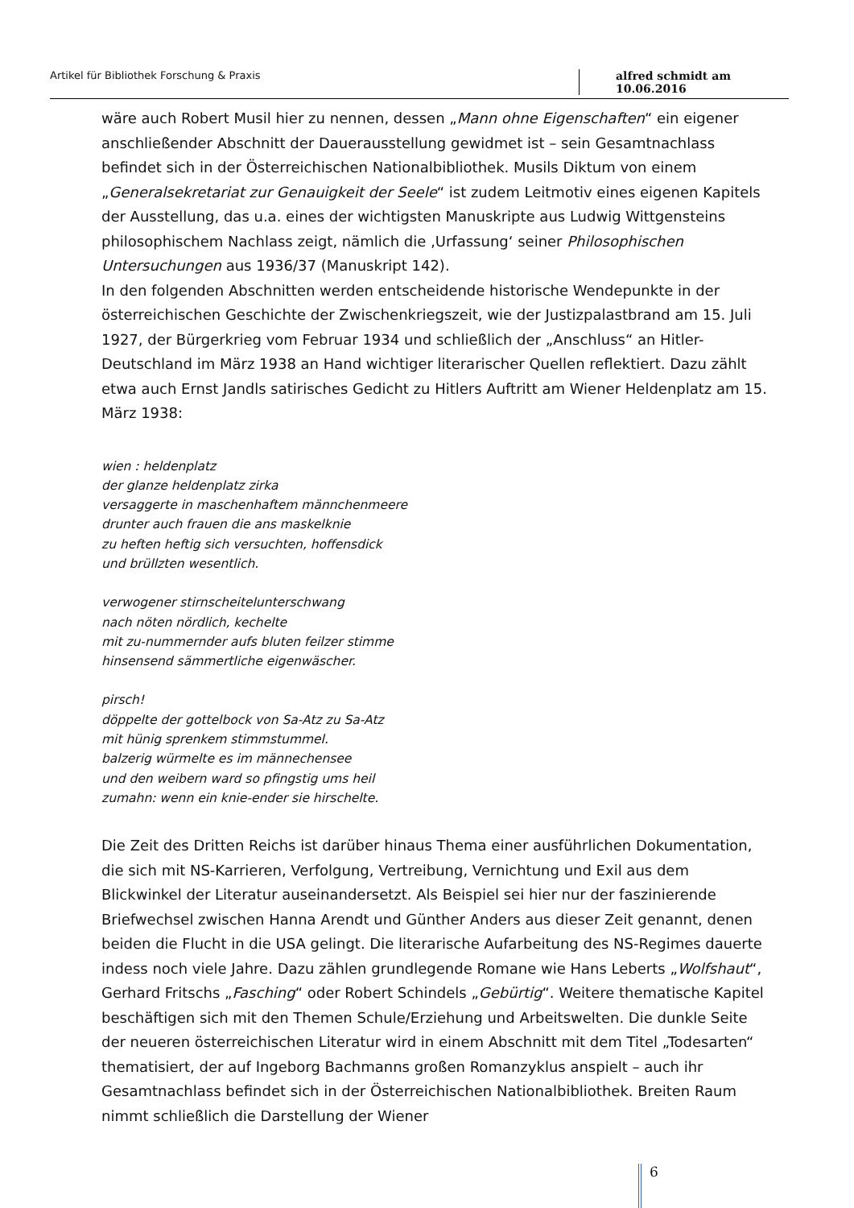Artikel für Bibliothek Forschung & Praxis alfred schmidt am 10.06.2016
wäre auch Robert Musil hier zu nennen, dessen „Mann ohne Eigenschaften“ ein eigener anschließender Abschnitt der Dauerausstellung gewidmet ist – sein Gesamtnachlass befindet sich in der Österreichischen Nationalbibliothek. Musils Diktum von einem „Generalsekretariat zur Genauigkeit der Seele“ ist zudem Leitmotiv eines eigenen Kapitels der Ausstellung, das u.a. eines der wichtigsten Manuskripte aus Ludwig Wittgensteins philosophischem Nachlass zeigt, nämlich die ‚Urfassung‘ seiner Philosophischen Untersuchungen aus 1936/37 (Manuskript 142).
In den folgenden Abschnitten werden entscheidende historische Wendepunkte in der österreichischen Geschichte der Zwischenkriegszeit, wie der Justizpalastbrand am 15. Juli 1927, der Bürgerkrieg vom Februar 1934 und schließlich der „Anschluss“ an Hitler-Deutschland im März 1938 an Hand wichtiger literarischer Quellen reflektiert. Dazu zählt etwa auch Ernst Jandls satirisches Gedicht zu Hitlers Auftritt am Wiener Heldenplatz am 15. März 1938:
wien : heldenplatz
der glanze heldenplatz zirka
versaggerte in maschenhaftem männchenmeere
drunter auch frauen die ans maskelknie
zu heften heftig sich versuchten, hoffensdick
und brüllzten wesentlich.
verwogener stirnscheitelunterschwang
nach nöten nördlich, kechelte
mit zu-nummernder aufs bluten feilzer stimme
hinsensend sämmertliche eigenwäscher.
pirsch!
döppelte der gottelbock von Sa-Atz zu Sa-Atz
mit hünig sprenkem stimmstummel.
balzerig würmelte es im männechensee
und den weibern ward so pfingstig ums heil
zumahn: wenn ein knie-ender sie hirschelte.
Die Zeit des Dritten Reichs ist darüber hinaus Thema einer ausführlichen Dokumentation, die sich mit NS-Karrieren, Verfolgung, Vertreibung, Vernichtung und Exil aus dem Blickwinkel der Literatur auseinandersetzt. Als Beispiel sei hier nur der faszinierende Briefwechsel zwischen Hanna Arendt und Günther Anders aus dieser Zeit genannt, denen beiden die Flucht in die USA gelingt. Die literarische Aufarbeitung des NS-Regimes dauerte indess noch viele Jahre. Dazu zählen grundlegende Romane wie Hans Leberts „Wolfshaut“, Gerhard Fritschs „Fasching“ oder Robert Schindels „Gebürtig“. Weitere thematische Kapitel beschäftigen sich mit den Themen Schule/Erziehung und Arbeitswelten. Die dunkle Seite der neueren österreichischen Literatur wird in einem Abschnitt mit dem Titel „Todesarten“ thematisiert, der auf Ingeborg Bachmanns großen Romanzyklus anspielt – auch ihr Gesamtnachlass befindet sich in der Österreichischen Nationalbibliothek. Breiten Raum nimmt schließlich die Darstellung der Wiener
6